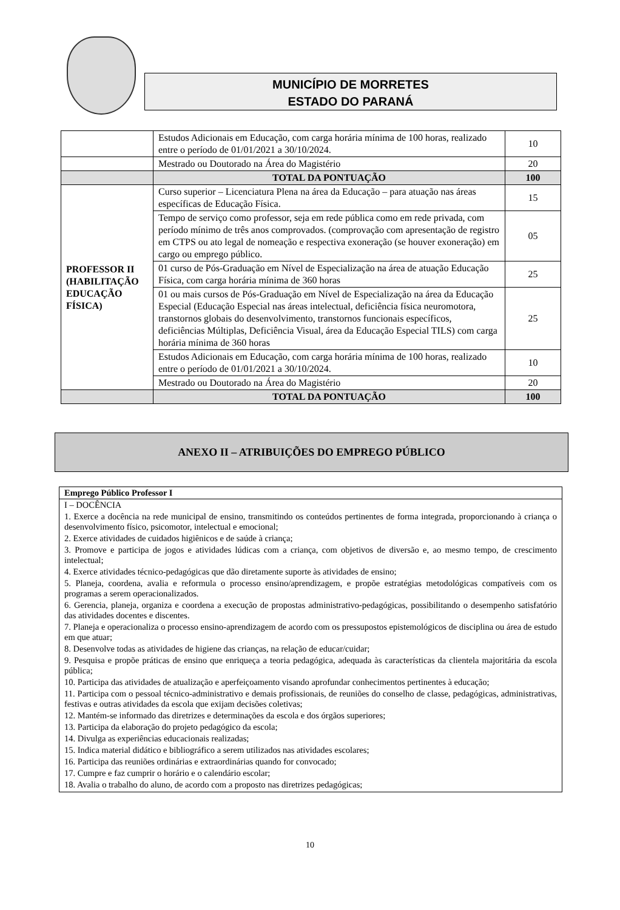MUNICÍPIO DE MORRETES
ESTADO DO PARANÁ
| | Estudos Adicionais em Educação, com carga horária mínima de 100 horas, realizado entre o período de 01/01/2021 a 30/10/2024. | 10 |
| | Mestrado ou Doutorado na Área do Magistério | 20 |
| | TOTAL DA PONTUAÇÃO | 100 |
| PROFESSOR II (HABILITAÇÃO EDUCAÇÃO FÍSICA) | Curso superior – Licenciatura Plena na área da Educação – para atuação nas áreas específicas de Educação Física. | 15 |
| | Tempo de serviço como professor, seja em rede pública como em rede privada, com período mínimo de três anos comprovados. (comprovação com apresentação de registro em CTPS ou ato legal de nomeação e respectiva exoneração (se houver exoneração) em cargo ou emprego público. | 05 |
| | 01 curso de Pós-Graduação em Nível de Especialização na área de atuação Educação Física, com carga horária mínima de 360 horas | 25 |
| | 01 ou mais cursos de Pós-Graduação em Nível de Especialização na área da Educação Especial (Educação Especial nas áreas intelectual, deficiência física neuromotora, transtornos globais do desenvolvimento, transtornos funcionais específicos, deficiências Múltiplas, Deficiência Visual, área da Educação Especial TILS) com carga horária mínima de 360 horas | 25 |
| | Estudos Adicionais em Educação, com carga horária mínima de 100 horas, realizado entre o período de 01/01/2021 a 30/10/2024. | 10 |
| | Mestrado ou Doutorado na Área do Magistério | 20 |
| | TOTAL DA PONTUAÇÃO | 100 |
ANEXO II – ATRIBUIÇÕES DO EMPREGO PÚBLICO
| Emprego Público Professor I |
| I – DOCÊNCIA 1. Exerce a docência na rede municipal de ensino, transmitindo os conteúdos pertinentes de forma integrada, proporcionando à criança o desenvolvimento físico, psicomotor, intelectual e emocional; 2. Exerce atividades de cuidados higiênicos e de saúde à criança; 3. Promove e participa de jogos e atividades lúdicas com a criança, com objetivos de diversão e, ao mesmo tempo, de crescimento intelectual; 4. Exerce atividades técnico-pedagógicas que dão diretamente suporte às atividades de ensino; 5. Planeja, coordena, avalia e reformula o processo ensino/aprendizagem, e propõe estratégias metodológicas compatíveis com os programas a serem operacionalizados. 6. Gerencia, planeja, organiza e coordena a execução de propostas administrativo-pedagógicas, possibilitando o desempenho satisfatório das atividades docentes e discentes. 7. Planeja e operacionaliza o processo ensino-aprendizagem de acordo com os pressupostos epistemológicos de disciplina ou área de estudo em que atuar; 8. Desenvolve todas as atividades de higiene das crianças, na relação de educar/cuidar; 9. Pesquisa e propõe práticas de ensino que enriqueça a teoria pedagógica, adequada às características da clientela majoritária da escola pública; 10. Participa das atividades de atualização e aperfeiçoamento visando aprofundar conhecimentos pertinentes à educação; 11. Participa com o pessoal técnico-administrativo e demais profissionais, de reuniões do conselho de classe, pedagógicas, administrativas, festivas e outras atividades da escola que exijam decisões coletivas; 12. Mantém-se informado das diretrizes e determinações da escola e dos órgãos superiores; 13. Participa da elaboração do projeto pedagógico da escola; 14. Divulga as experiências educacionais realizadas; 15. Indica material didático e bibliográfico a serem utilizados nas atividades escolares; 16. Participa das reuniões ordinárias e extraordinárias quando for convocado; 17. Cumpre e faz cumprir o horário e o calendário escolar; 18. Avalia o trabalho do aluno, de acordo com a proposto nas diretrizes pedagógicas; |
10